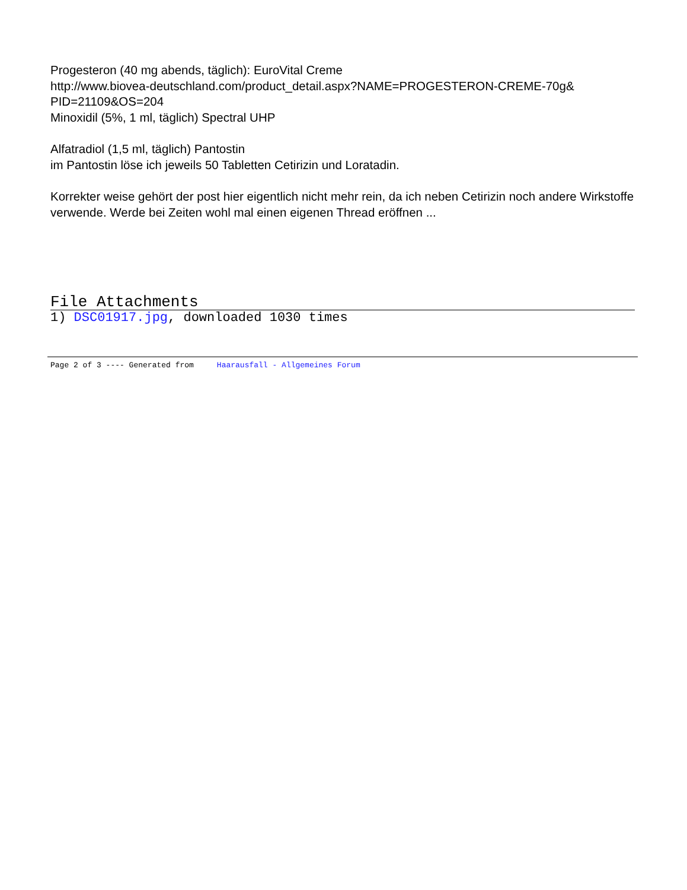Progesteron (40 mg abends, täglich): EuroVital Creme
http://www.biovea-deutschland.com/product_detail.aspx?NAME=PROGESTERON-CREME-70g&
PID=21109&OS=204
Minoxidil (5%, 1 ml, täglich) Spectral UHP
Alfatradiol (1,5 ml, täglich) Pantostin
im Pantostin löse ich jeweils 50 Tabletten Cetirizin und Loratadin.
Korrekter weise gehört der post hier eigentlich nicht mehr rein, da ich neben Cetirizin noch andere Wirkstoffe verwende. Werde bei Zeiten wohl mal einen eigenen Thread eröffnen ...
File Attachments
1) DSC01917.jpg, downloaded 1030 times
Page 2 of 3 ---- Generated from Haarausfall - Allgemeines Forum